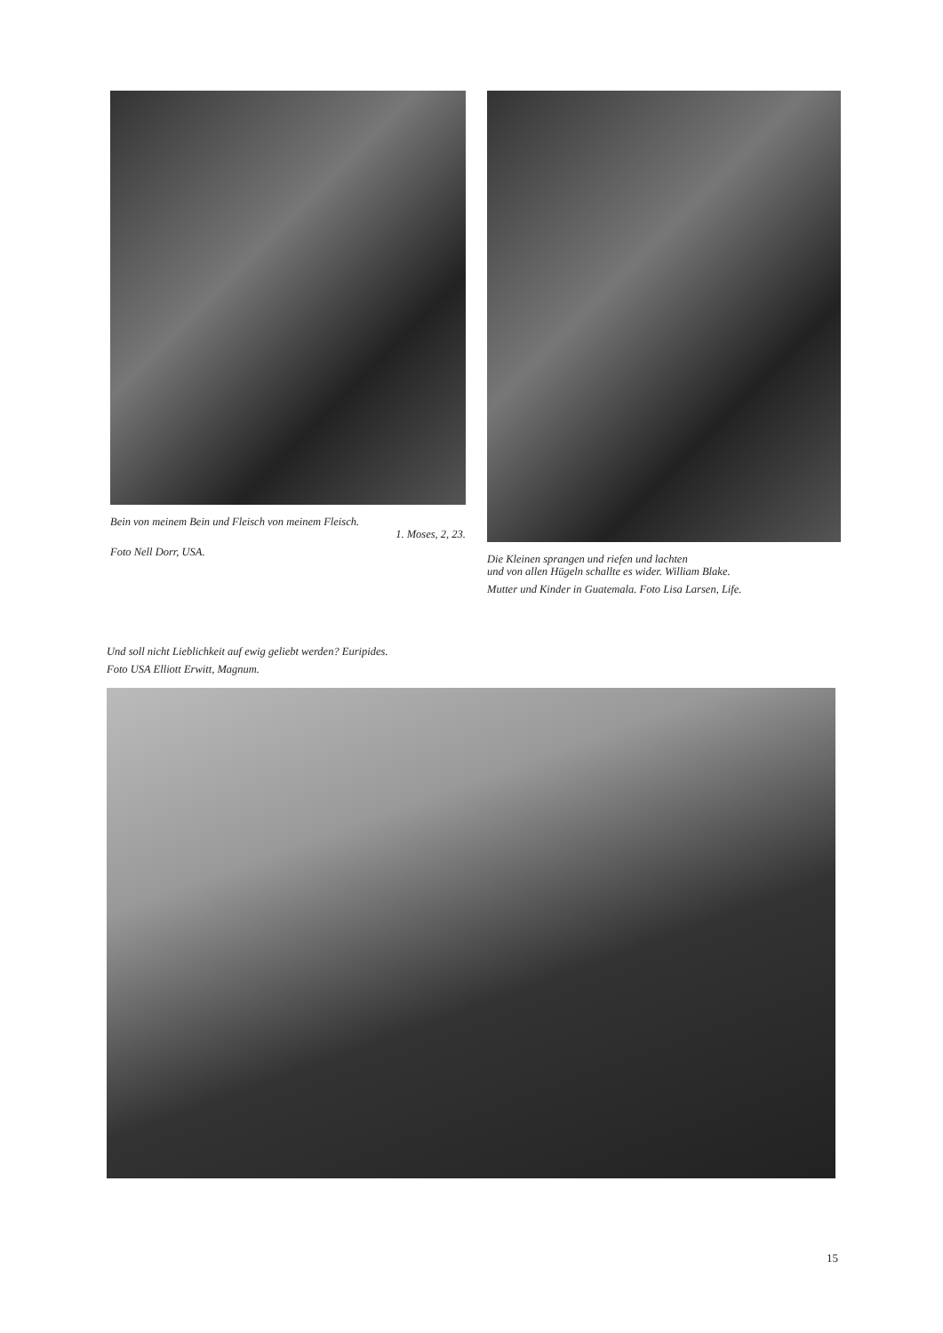Bein von meinem Bein und Fleisch von meinem Fleisch.
1. Moses, 2, 23.
Foto Nell Dorr, USA.
Die Kleinen sprangen und riefen und lachten
und von allen Hügeln schallte es wider. William Blake.
Mutter und Kinder in Guatemala. Foto Lisa Larsen, Life.
Und soll nicht Lieblichkeit auf ewig geliebt werden? Euripides.
Foto USA Elliott Erwitt, Magnum.
15